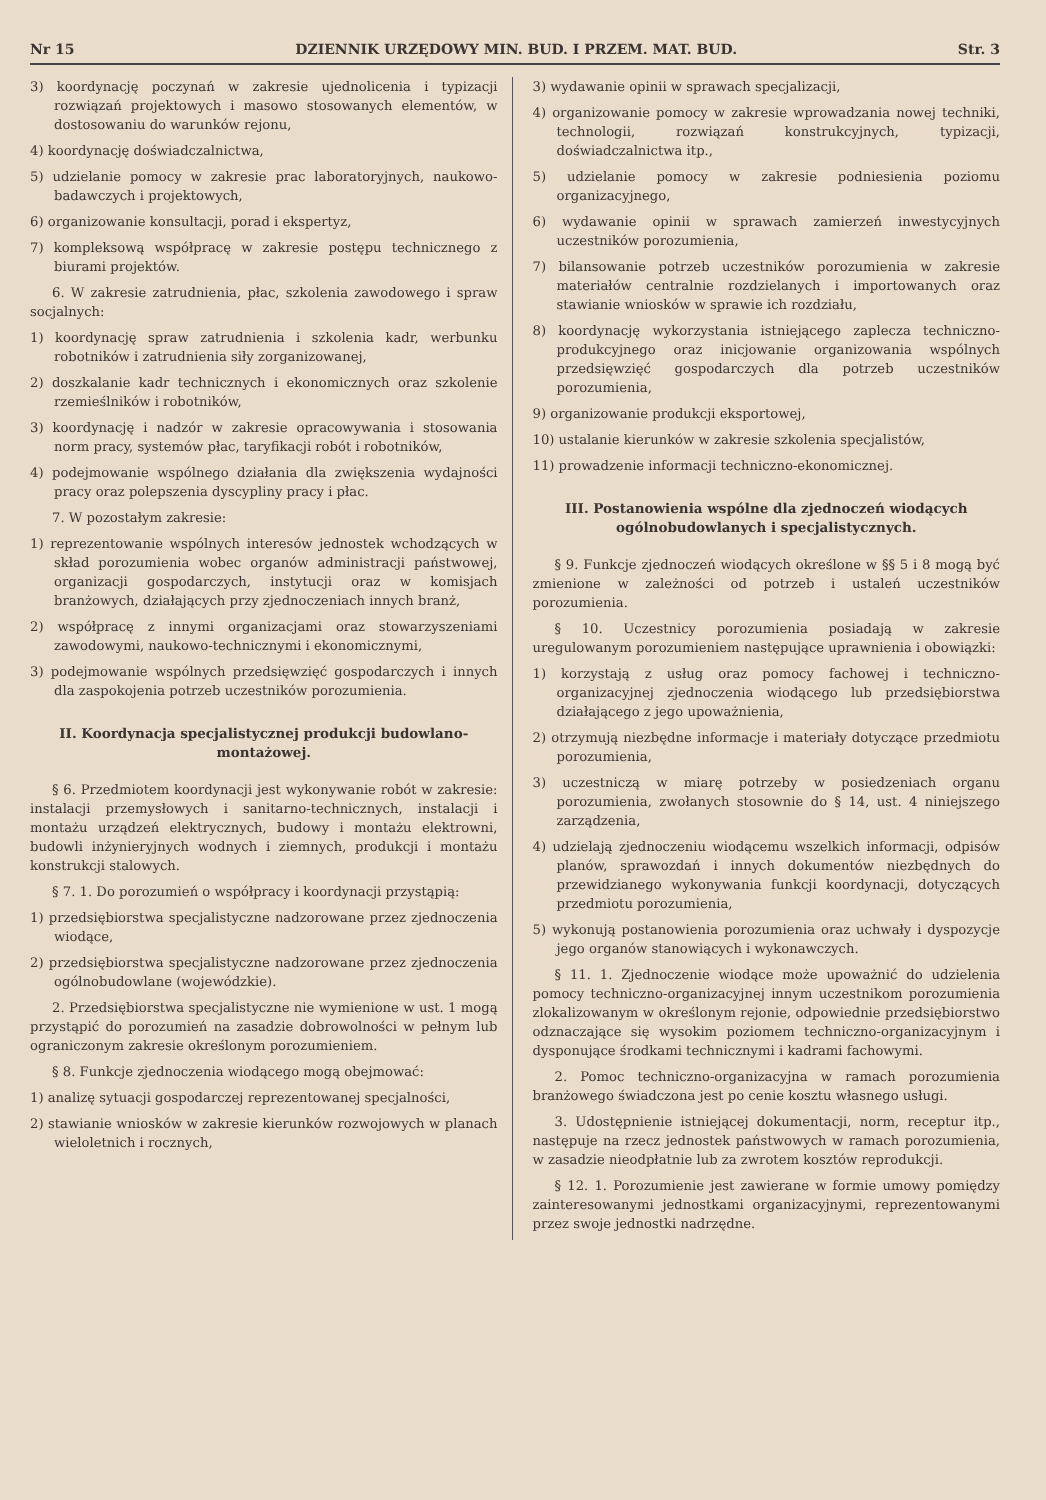Nr 15 DZIENNIK URZĘDOWY MIN. BUD. I PRZEM. MAT. BUD. Str. 3
3) koordynację poczynań w zakresie ujednolicenia i typizacji rozwiązań projektowych i masowo stosowanych elementów, w dostosowaniu do warunków rejonu,
4) koordynację doświadczalnictwa,
5) udzielanie pomocy w zakresie prac laboratoryjnych, naukowo-badawczych i projektowych,
6) organizowanie konsultacji, porad i ekspertyz,
7) kompleksową współpracę w zakresie postępu technicznego z biurami projektów.
6. W zakresie zatrudnienia, płac, szkolenia zawodowego i spraw socjalnych:
1) koordynację spraw zatrudnienia i szkolenia kadr, werbunku robotników i zatrudnienia siły zorganizowanej,
2) doszkalanie kadr technicznych i ekonomicznych oraz szkolenie rzemieślników i robotników,
3) koordynację i nadzór w zakresie opracowywania i stosowania norm pracy, systemów płac, taryfikacji robót i robotników,
4) podejmowanie wspólnego działania dla zwiększenia wydajności pracy oraz polepszenia dyscypliny pracy i płac.
7. W pozostałym zakresie:
1) reprezentowanie wspólnych interesów jednostek wchodzących w skład porozumienia wobec organów administracji państwowej, organizacji gospodarczych, instytucji oraz w komisjach branżowych, działających przy zjednoczeniach innych branż,
2) współpracę z innymi organizacjami oraz stowarzyszeniami zawodowymi, naukowo-technicznymi i ekonomicznymi,
3) podejmowanie wspólnych przedsięwzięć gospodarczych i innych dla zaspokojenia potrzeb uczestników porozumienia.
II. Koordynacja specjalistycznej produkcji budowlano-montażowej.
§ 6. Przedmiotem koordynacji jest wykonywanie robót w zakresie: instalacji przemysłowych i sanitarno-technicznych, instalacji i montażu urządzeń elektrycznych, budowy i montażu elektrowni, budowli inżynieryjnych wodnych i ziemnych, produkcji i montażu konstrukcji stalowych.
§ 7. 1. Do porozumień o współpracy i koordynacji przystąpią:
1) przedsiębiorstwa specjalistyczne nadzorowane przez zjednoczenia wiodące,
2) przedsiębiorstwa specjalistyczne nadzorowane przez zjednoczenia ogólnobudowlane (wojewódzkie).
2. Przedsiębiorstwa specjalistyczne nie wymienione w ust. 1 mogą przystąpić do porozumień na zasadzie dobrowolności w pełnym lub ograniczonym zakresie określonym porozumieniem.
§ 8. Funkcje zjednoczenia wiodącego mogą obejmować:
1) analizę sytuacji gospodarczej reprezentowanej specjalności,
2) stawianie wniosków w zakresie kierunków rozwojowych w planach wieloletnich i rocznych,
3) wydawanie opinii w sprawach specjalizacji,
4) organizowanie pomocy w zakresie wprowadzania nowej techniki, technologii, rozwiązań konstrukcyjnych, typizacji, doświadczalnictwa itp.,
5) udzielanie pomocy w zakresie podniesienia poziomu organizacyjnego,
6) wydawanie opinii w sprawach zamierzeń inwestycyjnych uczestników porozumienia,
7) bilansowanie potrzeb uczestników porozumienia w zakresie materiałów centralnie rozdzielanych i importowanych oraz stawianie wniosków w sprawie ich rozdziału,
8) koordynację wykorzystania istniejącego zaplecza techniczno-produkcyjnego oraz inicjowanie organizowania wspólnych przedsięwzięć gospodarczych dla potrzeb uczestników porozumienia,
9) organizowanie produkcji eksportowej,
10) ustalanie kierunków w zakresie szkolenia specjalistów,
11) prowadzenie informacji techniczno-ekonomicznej.
III. Postanowienia wspólne dla zjednoczeń wiodących ogólnobudowlanych i specjalistycznych.
§ 9. Funkcje zjednoczeń wiodących określone w §§ 5 i 8 mogą być zmienione w zależności od potrzeb i ustaleń uczestników porozumienia.
§ 10. Uczestnicy porozumienia posiadają w zakresie uregulowanym porozumieniem następujące uprawnienia i obowiązki:
1) korzystają z usług oraz pomocy fachowej i techniczno-organizacyjnej zjednoczenia wiodącego lub przedsiębiorstwa działającego z jego upoważnienia,
2) otrzymują niezbędne informacje i materiały dotyczące przedmiotu porozumienia,
3) uczestniczą w miarę potrzeby w posiedzeniach organu porozumienia, zwołanych stosownie do § 14, ust. 4 niniejszego zarządzenia,
4) udzielają zjednoczeniu wiodącemu wszelkich informacji, odpisów planów, sprawozdań i innych dokumentów niezbędnych do przewidzianego wykonywania funkcji koordynacji, dotyczących przedmiotu porozumienia,
5) wykonują postanowienia porozumienia oraz uchwały i dyspozycje jego organów stanowiących i wykonawczych.
§ 11. 1. Zjednoczenie wiodące może upoważnić do udzielenia pomocy techniczno-organizacyjnej innym uczestnikom porozumienia zlokalizowanym w określonym rejonie, odpowiednie przedsiębiorstwo odznaczające się wysokim poziomem techniczno-organizacyjnym i dysponujące środkami technicznymi i kadrami fachowymi.
2. Pomoc techniczno-organizacyjna w ramach porozumienia branżowego świadczona jest po cenie kosztu własnego usługi.
3. Udostępnienie istniejącej dokumentacji, norm, receptur itp., następuje na rzecz jednostek państwowych w ramach porozumienia, w zasadzie nieodpłatnie lub za zwrotem kosztów reprodukcji.
§ 12. 1. Porozumienie jest zawierane w formie umowy pomiędzy zainteresowanymi jednostkami organizacyjnymi, reprezentowanymi przez swoje jednostki nadrzędne.